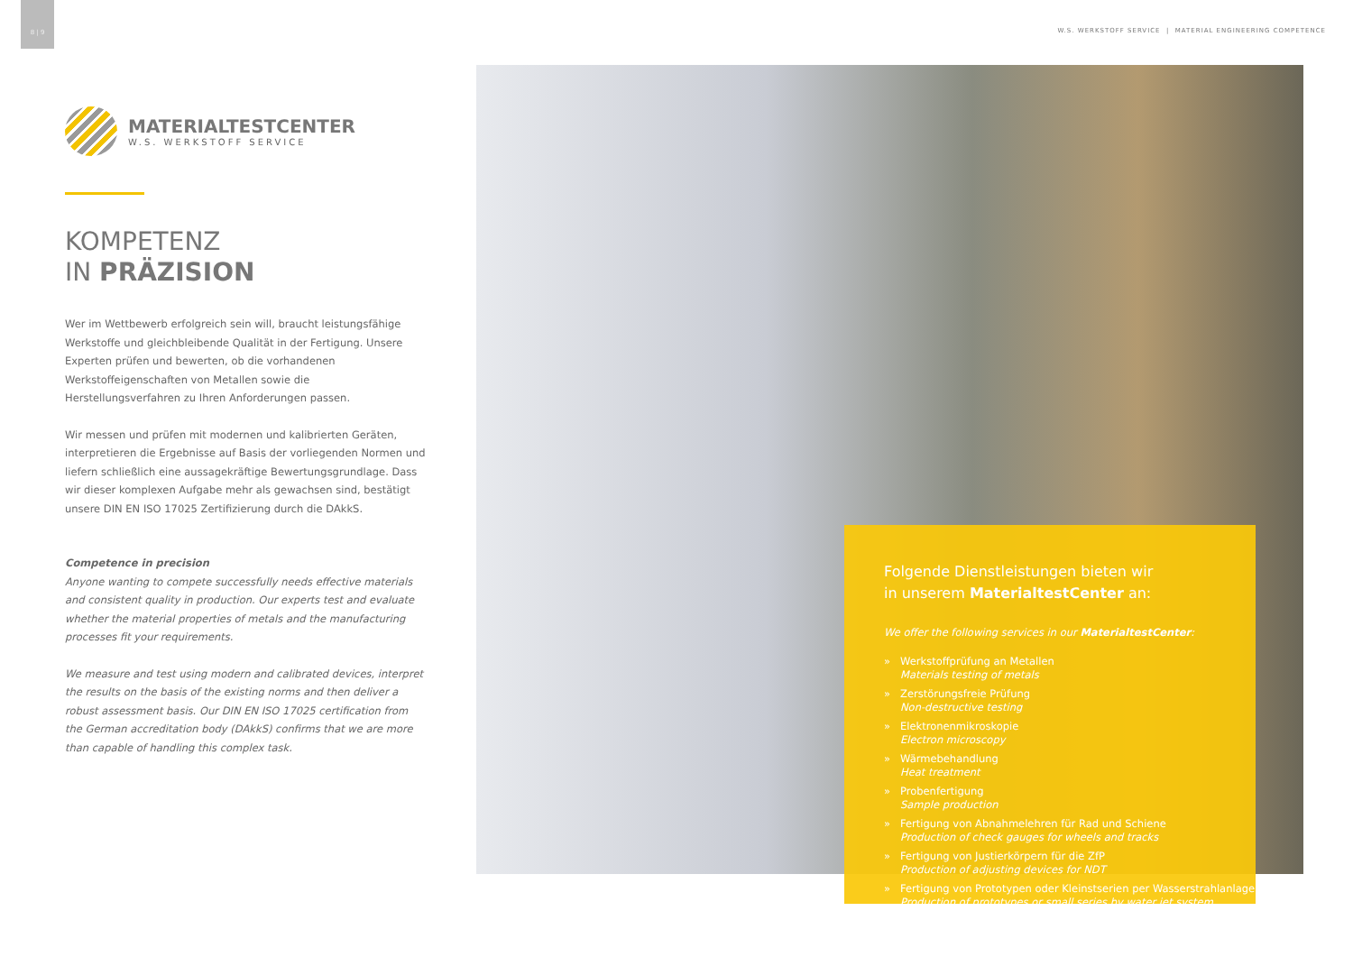8 | 9
W.S. WERKSTOFF SERVICE | MATERIAL ENGINEERING COMPETENCE
MATERIALTESTCENTER
W.S. WERKSTOFF SERVICE
KOMPETENZ
IN PRÄZISION
Wer im Wettbewerb erfolgreich sein will, braucht leistungsfähige Werkstoffe und gleichbleibende Qualität in der Fertigung. Unsere Experten prüfen und bewerten, ob die vorhandenen Werkstoffeigenschaften von Metallen sowie die Herstellungsverfahren zu Ihren Anforderungen passen.
Wir messen und prüfen mit modernen und kalibrierten Geräten, interpretieren die Ergebnisse auf Basis der vorliegenden Normen und liefern schließlich eine aussagekräftige Bewertungsgrundlage. Dass wir dieser komplexen Aufgabe mehr als gewachsen sind, bestätigt unsere DIN EN ISO 17025 Zertifizierung durch die DAkkS.
Competence in precision
Anyone wanting to compete successfully needs effective materials and consistent quality in production. Our experts test and evaluate whether the material properties of metals and the manufacturing processes fit your requirements.
We measure and test using modern and calibrated devices, interpret the results on the basis of the existing norms and then deliver a robust assessment basis. Our DIN EN ISO 17025 certification from the German accreditation body (DAkkS) confirms that we are more than capable of handling this complex task.
Folgende Dienstleistungen bieten wir
in unserem MaterialtestCenter an:
We offer the following services in our MaterialtestCenter:
» Werkstoffprüfung an Metallen
Materials testing of metals
» Zerstörungsfreie Prüfung
Non-destructive testing
» Elektronenmikroskopie
Electron microscopy
» Wärmebehandlung
Heat treatment
» Probenfertigung
Sample production
» Fertigung von Abnahmelehren für Rad und Schiene
Production of check gauges for wheels and tracks
» Fertigung von Justierkörpern für die ZfP
Production of adjusting devices for NDT
» Fertigung von Prototypen oder Kleinstserien per Wasserstrahlanlage
Production of prototypes or small series by water jet system